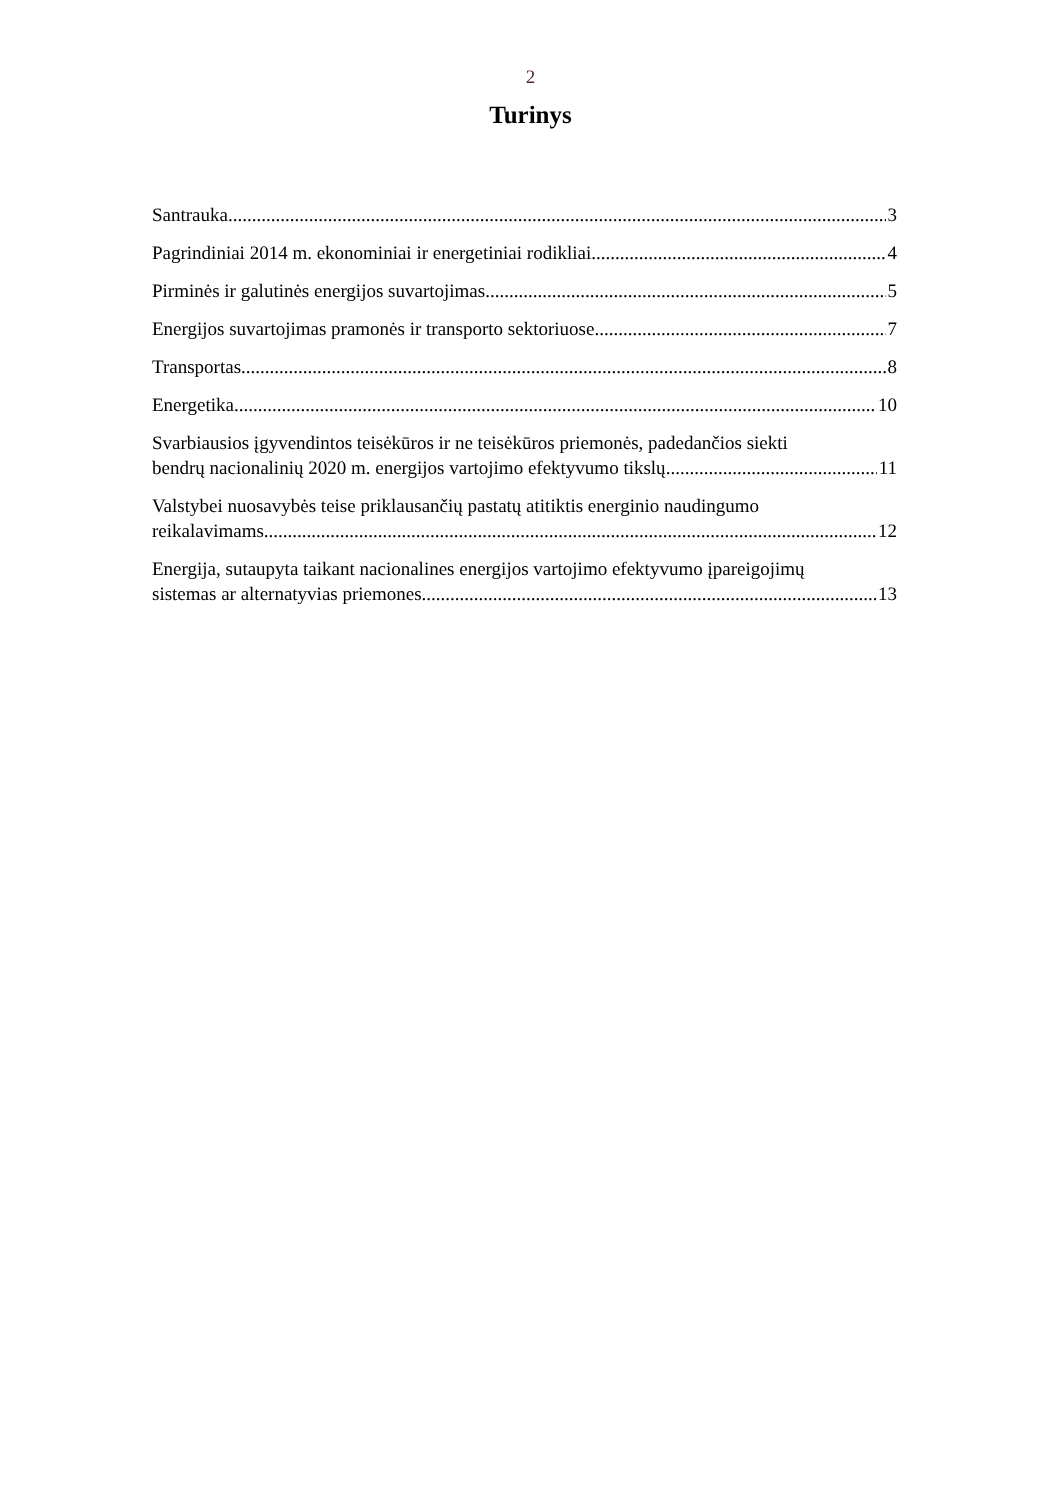2
Turinys
Santrauka 3
Pagrindiniai 2014 m. ekonominiai ir energetiniai rodikliai 4
Pirminės ir galutinės energijos suvartojimas 5
Energijos suvartojimas pramonės ir transporto sektoriuose 7
Transportas 8
Energetika 10
Svarbiausios įgyvendintos teisėkūros ir ne teisėkūros priemonės, padedančios siekti
bendrų nacionalinių 2020 m. energijos vartojimo efektyvumo tikslų 11
Valstybei nuosavybės teise priklausančių pastatų atitiktis energinio naudingumo
reikalavimams 12
Energija, sutaupyta taikant nacionalines energijos vartojimo efektyvumo įpareigojimų
sistemas ar alternatyvias priemones 13